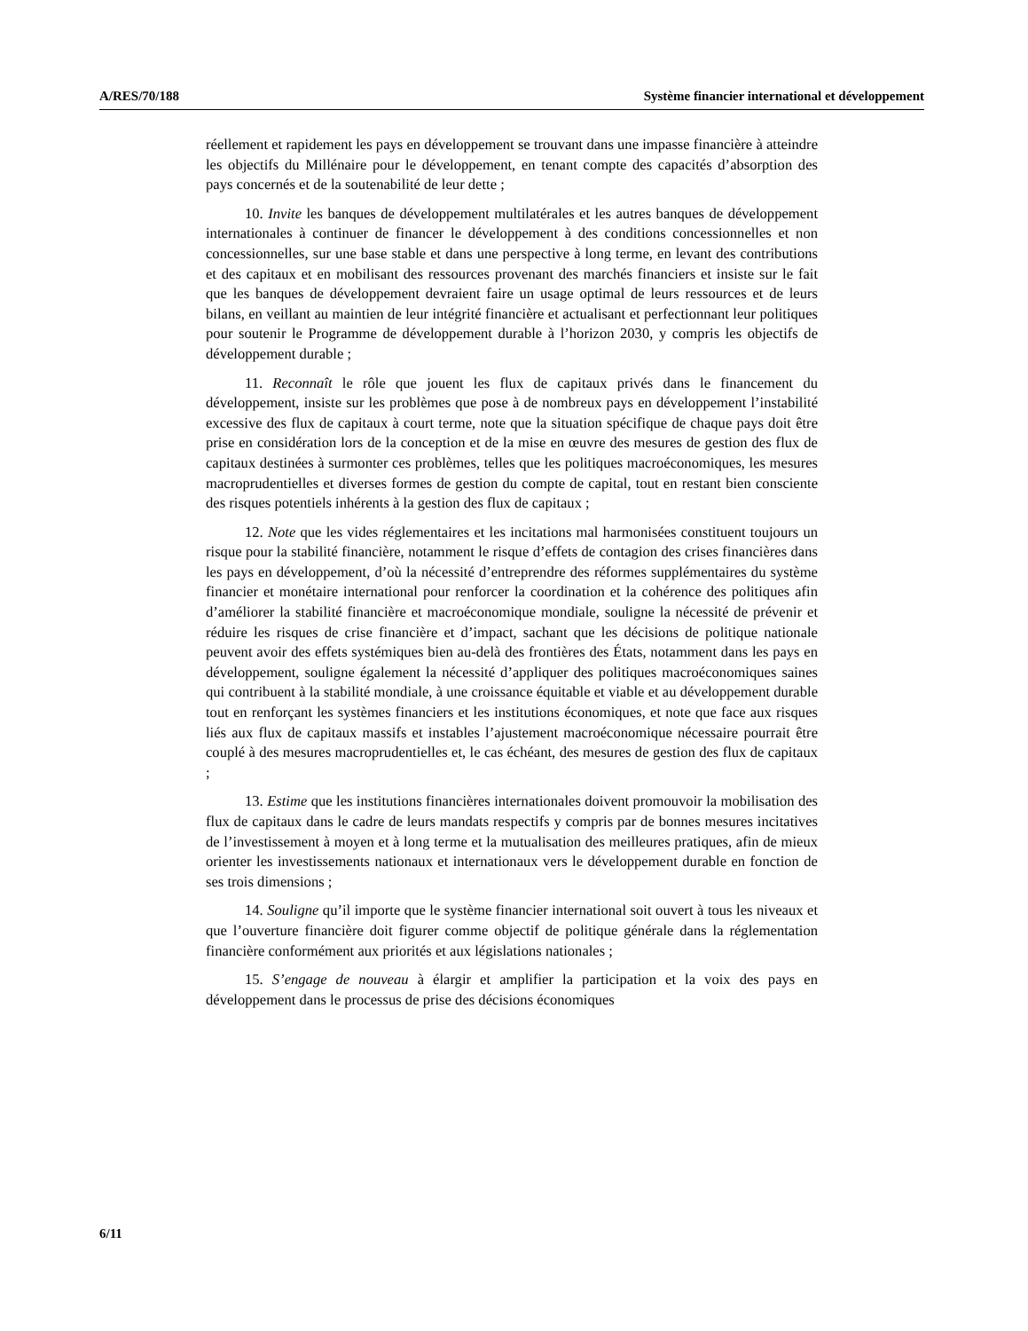A/RES/70/188 Système financier international et développement
réellement et rapidement les pays en développement se trouvant dans une impasse financière à atteindre les objectifs du Millénaire pour le développement, en tenant compte des capacités d’absorption des pays concernés et de la soutenabilité de leur dette ;
10. Invite les banques de développement multilatérales et les autres banques de développement internationales à continuer de financer le développement à des conditions concessionnelles et non concessionnelles, sur une base stable et dans une perspective à long terme, en levant des contributions et des capitaux et en mobilisant des ressources provenant des marchés financiers et insiste sur le fait que les banques de développement devraient faire un usage optimal de leurs ressources et de leurs bilans, en veillant au maintien de leur intégrité financière et actualisant et perfectionnant leur politiques pour soutenir le Programme de développement durable à l’horizon 2030, y compris les objectifs de développement durable ;
11. Reconnaît le rôle que jouent les flux de capitaux privés dans le financement du développement, insiste sur les problèmes que pose à de nombreux pays en développement l’instabilité excessive des flux de capitaux à court terme, note que la situation spécifique de chaque pays doit être prise en considération lors de la conception et de la mise en œuvre des mesures de gestion des flux de capitaux destinées à surmonter ces problèmes, telles que les politiques macroéconomiques, les mesures macroprudentielles et diverses formes de gestion du compte de capital, tout en restant bien consciente des risques potentiels inhérents à la gestion des flux de capitaux ;
12. Note que les vides réglementaires et les incitations mal harmonisées constituent toujours un risque pour la stabilité financière, notamment le risque d’effets de contagion des crises financières dans les pays en développement, d’où la nécessité d’entreprendre des réformes supplémentaires du système financier et monétaire international pour renforcer la coordination et la cohérence des politiques afin d’améliorer la stabilité financière et macroéconomique mondiale, souligne la nécessité de prévenir et réduire les risques de crise financière et d’impact, sachant que les décisions de politique nationale peuvent avoir des effets systémiques bien au-delà des frontières des États, notamment dans les pays en développement, souligne également la nécessité d’appliquer des politiques macroéconomiques saines qui contribuent à la stabilité mondiale, à une croissance équitable et viable et au développement durable tout en renforçant les systèmes financiers et les institutions économiques, et note que face aux risques liés aux flux de capitaux massifs et instables l’ajustement macroéconomique nécessaire pourrait être couplé à des mesures macroprudentielles et, le cas échéant, des mesures de gestion des flux de capitaux ;
13. Estime que les institutions financières internationales doivent promouvoir la mobilisation des flux de capitaux dans le cadre de leurs mandats respectifs y compris par de bonnes mesures incitatives de l’investissement à moyen et à long terme et la mutualisation des meilleures pratiques, afin de mieux orienter les investissements nationaux et internationaux vers le développement durable en fonction de ses trois dimensions ;
14. Souligne qu’il importe que le système financier international soit ouvert à tous les niveaux et que l’ouverture financière doit figurer comme objectif de politique générale dans la réglementation financière conformément aux priorités et aux législations nationales ;
15. S’engage de nouveau à élargir et amplifier la participation et la voix des pays en développement dans le processus de prise des décisions économiques
6/11